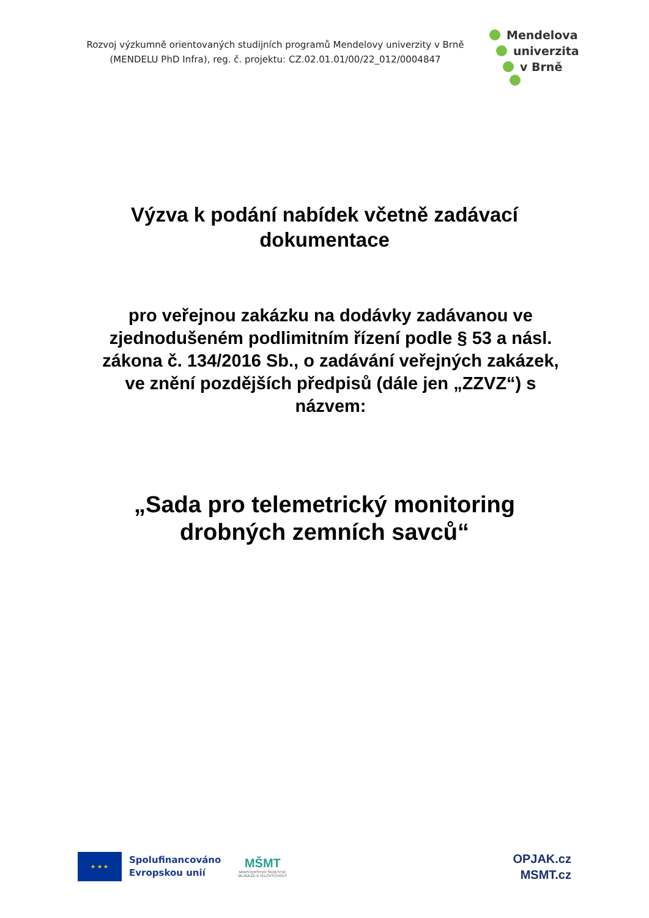Rozvoj výzkumně orientovaných studijních programů Mendelovy univerzity v Brně (MENDELU PhD Infra), reg. č. projektu: CZ.02.01.01/00/22_012/0004847
Mendelova
univerzita
v Brně
Výzva k podání nabídek včetně zadávací dokumentace
pro veřejnou zakázku na dodávky zadávanou ve zjednodušeném podlimitním řízení podle § 53 a násl. zákona č. 134/2016 Sb., o zadávání veřejných zakázek, ve znění pozdějších předpisů (dále jen „ZZVZ“) s názvem:
„Sada pro telemetrický monitoring drobných zemních savců“
★ ★ ★
Spolufinancováno
Evropskou unií
MŠMT
MINISTERSTVO ŠKOLSTVÍ,
MLÁDEŽE A TĚLOVÝCHOVY
OPJAK.cz
MSMT.cz